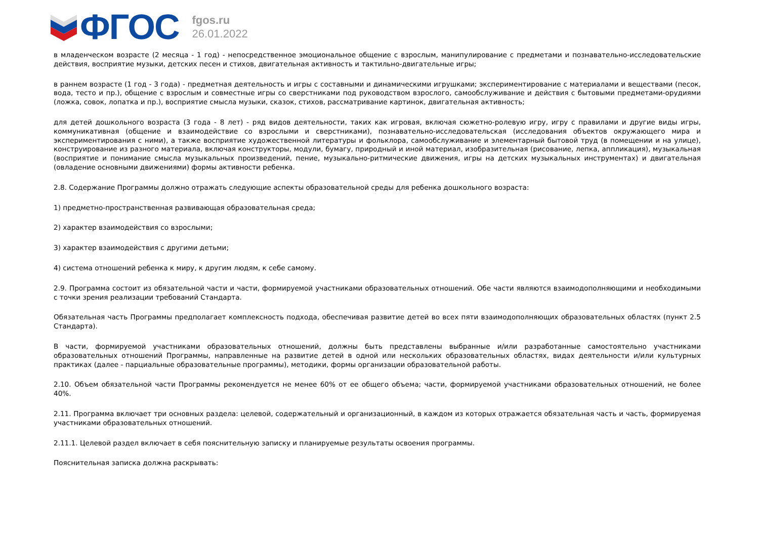ФГОС
fgos.ru
26.01.2022
в младенческом возрасте (2 месяца - 1 год) - непосредственное эмоциональное общение с взрослым, манипулирование с предметами и познавательно-исследовательские действия, восприятие музыки, детских песен и стихов, двигательная активность и тактильно-двигательные игры;
в раннем возрасте (1 год - 3 года) - предметная деятельность и игры с составными и динамическими игрушками; экспериментирование с материалами и веществами (песок, вода, тесто и пр.), общение с взрослым и совместные игры со сверстниками под руководством взрослого, самообслуживание и действия с бытовыми предметами-орудиями (ложка, совок, лопатка и пр.), восприятие смысла музыки, сказок, стихов, рассматривание картинок, двигательная активность;
для детей дошкольного возраста (3 года - 8 лет) - ряд видов деятельности, таких как игровая, включая сюжетно-ролевую игру, игру с правилами и другие виды игры, коммуникативная (общение и взаимодействие со взрослыми и сверстниками), познавательно-исследовательская (исследования объектов окружающего мира и экспериментирования с ними), а также восприятие художественной литературы и фольклора, самообслуживание и элементарный бытовой труд (в помещении и на улице), конструирование из разного материала, включая конструкторы, модули, бумагу, природный и иной материал, изобразительная (рисование, лепка, аппликация), музыкальная (восприятие и понимание смысла музыкальных произведений, пение, музыкально-ритмические движения, игры на детских музыкальных инструментах) и двигательная (овладение основными движениями) формы активности ребенка.
2.8. Содержание Программы должно отражать следующие аспекты образовательной среды для ребенка дошкольного возраста:
1) предметно-пространственная развивающая образовательная среда;
2) характер взаимодействия со взрослыми;
3) характер взаимодействия с другими детьми;
4) система отношений ребенка к миру, к другим людям, к себе самому.
2.9. Программа состоит из обязательной части и части, формируемой участниками образовательных отношений. Обе части являются взаимодополняющими и необходимыми с точки зрения реализации требований Стандарта.
Обязательная часть Программы предполагает комплексность подхода, обеспечивая развитие детей во всех пяти взаимодополняющих образовательных областях (пункт 2.5 Стандарта).
В части, формируемой участниками образовательных отношений, должны быть представлены выбранные и/или разработанные самостоятельно участниками образовательных отношений Программы, направленные на развитие детей в одной или нескольких образовательных областях, видах деятельности и/или культурных практиках (далее - парциальные образовательные программы), методики, формы организации образовательной работы.
2.10. Объем обязательной части Программы рекомендуется не менее 60% от ее общего объема; части, формируемой участниками образовательных отношений, не более 40%.
2.11. Программа включает три основных раздела: целевой, содержательный и организационный, в каждом из которых отражается обязательная часть и часть, формируемая участниками образовательных отношений.
2.11.1. Целевой раздел включает в себя пояснительную записку и планируемые результаты освоения программы.
Пояснительная записка должна раскрывать: